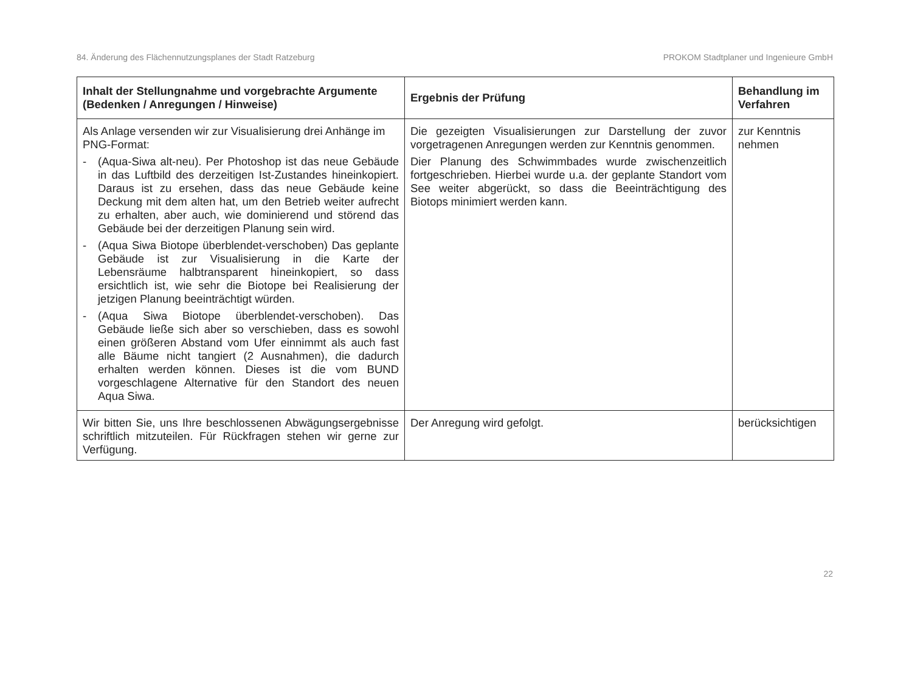84. Änderung des Flächennutzungsplanes der Stadt Ratzeburg PROKOM Stadtplaner und Ingenieure GmbH
| Inhalt der Stellungnahme und vorgebrachte Argumente (Bedenken / Anregungen / Hinweise) | Ergebnis der Prüfung | Behandlung im Verfahren |
| --- | --- | --- |
| Als Anlage versenden wir zur Visualisierung drei Anhänge im PNG-Format: - (Aqua-Siwa alt-neu). Per Photoshop ist das neue Gebäude in das Luftbild des derzeitigen Ist-Zustandes hineinkopiert. Daraus ist zu ersehen, dass das neue Gebäude keine Deckung mit dem alten hat, um den Betrieb weiter aufrecht zu erhalten, aber auch, wie dominierend und störend das Gebäude bei der derzeitigen Planung sein wird. - (Aqua Siwa Biotope überblendet-verschoben) Das geplante Gebäude ist zur Visualisierung in die Karte der Lebensräume halbtransparent hineinkopiert, so dass ersichtlich ist, wie sehr die Biotope bei Realisierung der jetzigen Planung beeinträchtigt würden. - (Aqua Siwa Biotope überblendet-verschoben). Das Gebäude ließe sich aber so verschieben, dass es sowohl einen größeren Abstand vom Ufer einnimmt als auch fast alle Bäume nicht tangiert (2 Ausnahmen), die dadurch erhalten werden können. Dieses ist die vom BUND vorgeschlagene Alternative für den Standort des neuen Aqua Siwa. | Die gezeigten Visualisierungen zur Darstellung der zuvor vorgetragenen Anregungen werden zur Kenntnis genommen. Dier Planung des Schwimmbades wurde zwischenzeitlich fortgeschrieben. Hierbei wurde u.a. der geplante Standort vom See weiter abgerückt, so dass die Beeinträchtigung des Biotops minimiert werden kann. | zur Kenntnis nehmen |
| Wir bitten Sie, uns Ihre beschlossenen Abwägungsergebnisse schriftlich mitzuteilen. Für Rückfragen stehen wir gerne zur Verfügung. | Der Anregung wird gefolgt. | berücksichtigen |
22